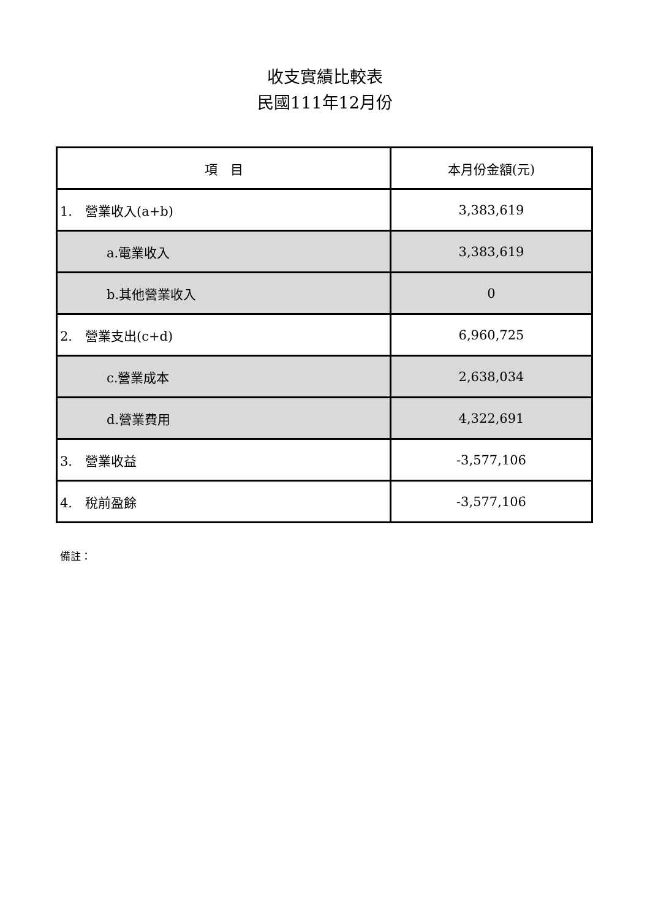收支實績比較表
民國111年12月份
| 項 目 | 本月份金額(元) |
| --- | --- |
| 1. 營業收入(a+b) | 3,383,619 |
| a.電業收入 | 3,383,619 |
| b.其他營業收入 | 0 |
| 2. 營業支出(c+d) | 6,960,725 |
| c.營業成本 | 2,638,034 |
| d.營業費用 | 4,322,691 |
| 3. 營業收益 | -3,577,106 |
| 4. 稅前盈餘 | -3,577,106 |
備註：